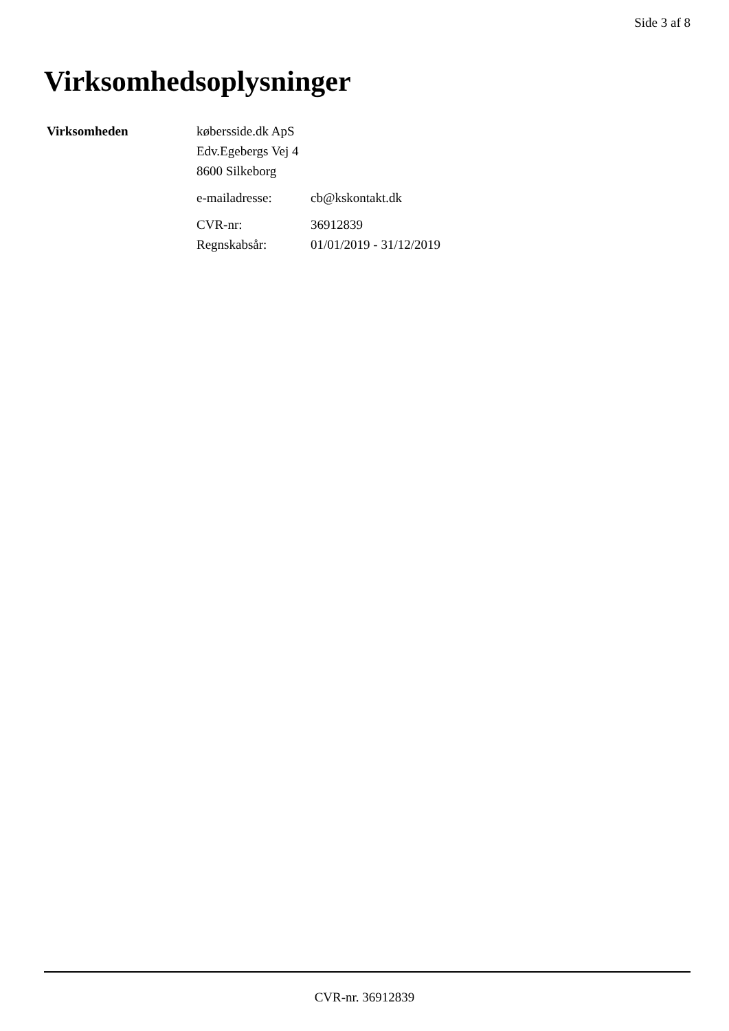Side 3 af 8
Virksomhedsoplysninger
| Virksomheden | købersside.dk ApS Edv.Egebergs Vej 4 8600 Silkeborg | |
| | e-mailadresse: | cb@kskontakt.dk |
| | CVR-nr: | 36912839 |
| | Regnskabsår: | 01/01/2019 - 31/12/2019 |
CVR-nr. 36912839